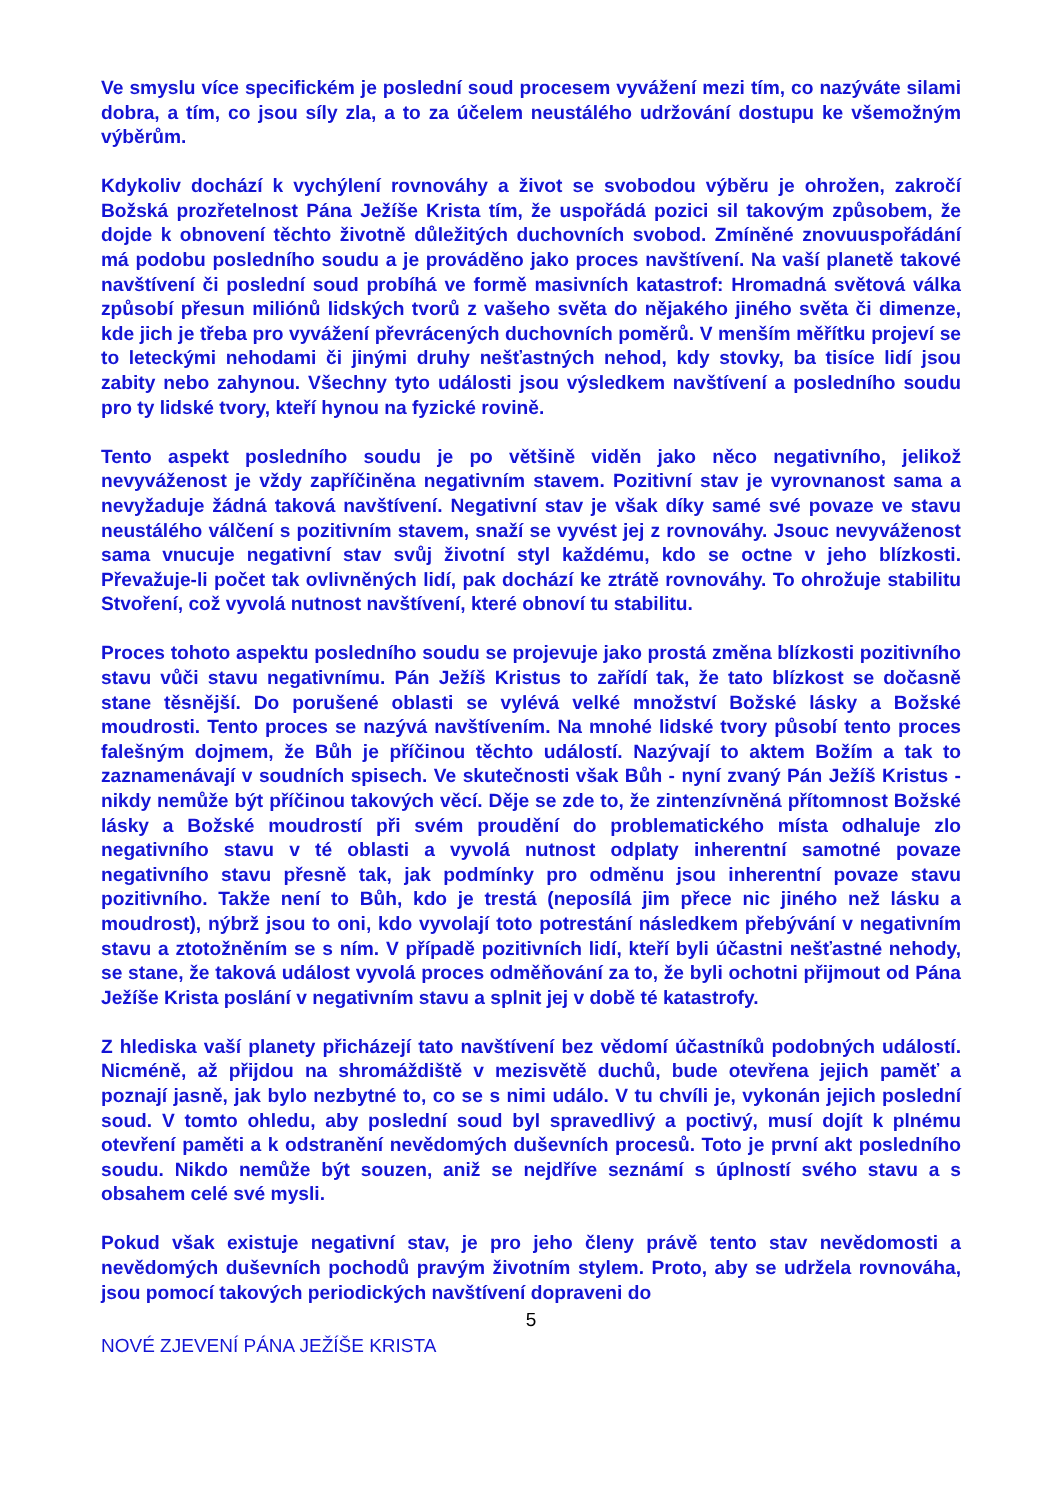Ve smyslu více specifickém je poslední soud procesem vyvážení mezi tím, co nazýváte silami dobra, a tím, co jsou síly zla, a to za účelem neustálého udržování dostupu ke všemožným výběrům.
Kdykoliv dochází k vychýlení rovnováhy a život se svobodou výběru je ohrožen, zakročí Božská prozřetelnost Pána Ježíše Krista tím, že uspořádá pozici sil takovým způsobem, že dojde k obnovení těchto životně důležitých duchovních svobod. Zmíněné znovuuspořádání má podobu posledního soudu a je prováděno jako proces navštívení. Na vaší planetě takové navštívení či poslední soud probíhá ve formě masivních katastrof: Hromadná světová válka způsobí přesun miliónů lidských tvorů z vašeho světa do nějakého jiného světa či dimenze, kde jich je třeba pro vyvážení převrácených duchovních poměrů. V menším měřítku projeví se to leteckými nehodami či jinými druhy nešťastných nehod, kdy stovky, ba tisíce lidí jsou zabity nebo zahynou. Všechny tyto události jsou výsledkem navštívení a posledního soudu pro ty lidské tvory, kteří hynou na fyzické rovině.
Tento aspekt posledního soudu je po většině viděn jako něco negativního, jelikož nevyváženost je vždy zapříčiněna negativním stavem. Pozitivní stav je vyrovnanost sama a nevyžaduje žádná taková navštívení. Negativní stav je však díky samé své povaze ve stavu neustálého válčení s pozitivním stavem, snaží se vyvést jej z rovnováhy. Jsouc nevyváženost sama vnucuje negativní stav svůj životní styl každému, kdo se octne v jeho blízkosti. Převažuje-li počet tak ovlivněných lidí, pak dochází ke ztrátě rovnováhy. To ohrožuje stabilitu Stvoření, což vyvolá nutnost navštívení, které obnoví tu stabilitu.
Proces tohoto aspektu posledního soudu se projevuje jako prostá změna blízkosti pozitivního stavu vůči stavu negativnímu. Pán Ježíš Kristus to zařídí tak, že tato blízkost se dočasně stane těsnější. Do porušené oblasti se vylévá velké množství Božské lásky a Božské moudrosti. Tento proces se nazývá navštívením. Na mnohé lidské tvory působí tento proces falešným dojmem, že Bůh je příčinou těchto událostí. Nazývají to aktem Božím a tak to zaznamenávají v soudních spisech. Ve skutečnosti však Bůh - nyní zvaný Pán Ježíš Kristus - nikdy nemůže být příčinou takových věcí. Děje se zde to, že zintenzívněná přítomnost Božské lásky a Božské moudrostí při svém proudění do problematického místa odhaluje zlo negativního stavu v té oblasti a vyvolá nutnost odplaty inherentní samotné povaze negativního stavu přesně tak, jak podmínky pro odměnu jsou inherentní povaze stavu pozitivního. Takže není to Bůh, kdo je trestá (neposílá jim přece nic jiného než lásku a moudrost), nýbrž jsou to oni, kdo vyvolají toto potrestání následkem přebývání v negativním stavu a ztotožněním se s ním. V případě pozitivních lidí, kteří byli účastni nešťastné nehody, se stane, že taková událost vyvolá proces odměňování za to, že byli ochotni přijmout od Pána Ježíše Krista poslání v negativním stavu a splnit jej v době té katastrofy.
Z hlediska vaší planety přicházejí tato navštívení bez vědomí účastníků podobných událostí. Nicméně, až přijdou na shromáždiště v mezisvětě duchů, bude otevřena jejich paměť a poznají jasně, jak bylo nezbytné to, co se s nimi událo. V tu chvíli je, vykonán jejich poslední soud. V tomto ohledu, aby poslední soud byl spravedlivý a poctivý, musí dojít k plnému otevření paměti a k odstranění nevědomých duševních procesů. Toto je první akt posledního soudu. Nikdo nemůže být souzen, aniž se nejdříve seznámí s úplností svého stavu a s obsahem celé své mysli.
Pokud však existuje negativní stav, je pro jeho členy právě tento stav nevědomosti a nevědomých duševních pochodů pravým životním stylem. Proto, aby se udržela rovnováha, jsou pomocí takových periodických navštívení dopraveni do
5
NOVÉ ZJEVENÍ PÁNA JEŽÍŠE KRISTA